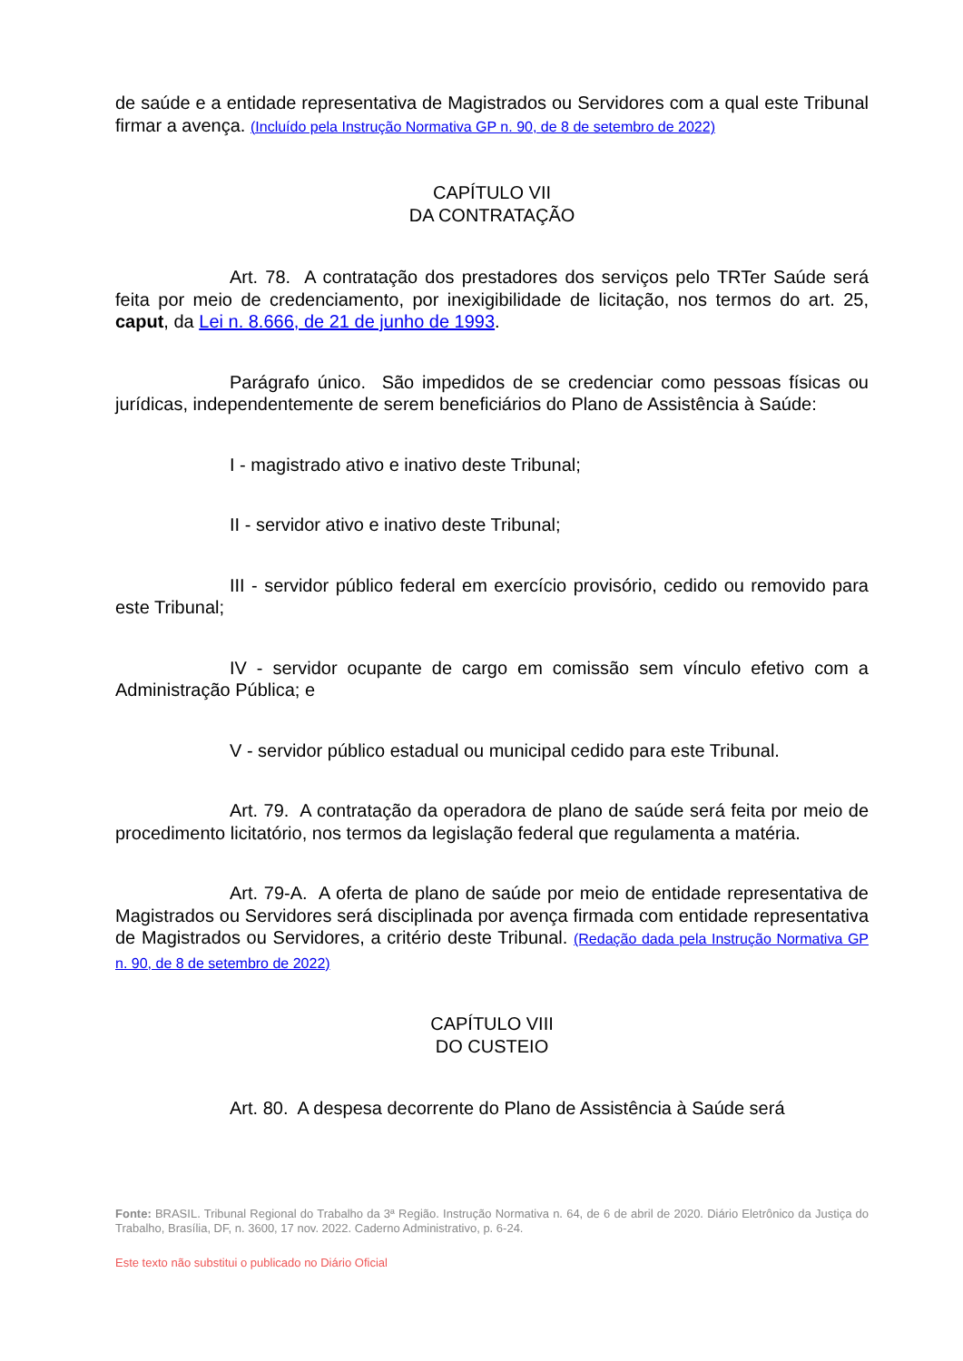de saúde e a entidade representativa de Magistrados ou Servidores com a qual este Tribunal firmar a avença. (Incluído pela Instrução Normativa GP n. 90, de 8 de setembro de 2022)
CAPÍTULO VII
DA CONTRATAÇÃO
Art. 78. A contratação dos prestadores dos serviços pelo TRTer Saúde será feita por meio de credenciamento, por inexigibilidade de licitação, nos termos do art. 25, caput, da Lei n. 8.666, de 21 de junho de 1993.
Parágrafo único. São impedidos de se credenciar como pessoas físicas ou jurídicas, independentemente de serem beneficiários do Plano de Assistência à Saúde:
I - magistrado ativo e inativo deste Tribunal;
II - servidor ativo e inativo deste Tribunal;
III - servidor público federal em exercício provisório, cedido ou removido para este Tribunal;
IV - servidor ocupante de cargo em comissão sem vínculo efetivo com a Administração Pública; e
V - servidor público estadual ou municipal cedido para este Tribunal.
Art. 79. A contratação da operadora de plano de saúde será feita por meio de procedimento licitatório, nos termos da legislação federal que regulamenta a matéria.
Art. 79-A. A oferta de plano de saúde por meio de entidade representativa de Magistrados ou Servidores será disciplinada por avença firmada com entidade representativa de Magistrados ou Servidores, a critério deste Tribunal. (Redação dada pela Instrução Normativa GP n. 90, de 8 de setembro de 2022)
CAPÍTULO VIII
DO CUSTEIO
Art. 80. A despesa decorrente do Plano de Assistência à Saúde será
Fonte: BRASIL. Tribunal Regional do Trabalho da 3ª Região. Instrução Normativa n. 64, de 6 de abril de 2020. Diário Eletrônico da Justiça do Trabalho, Brasília, DF, n. 3600, 17 nov. 2022. Caderno Administrativo, p. 6-24.
Este texto não substitui o publicado no Diário Oficial